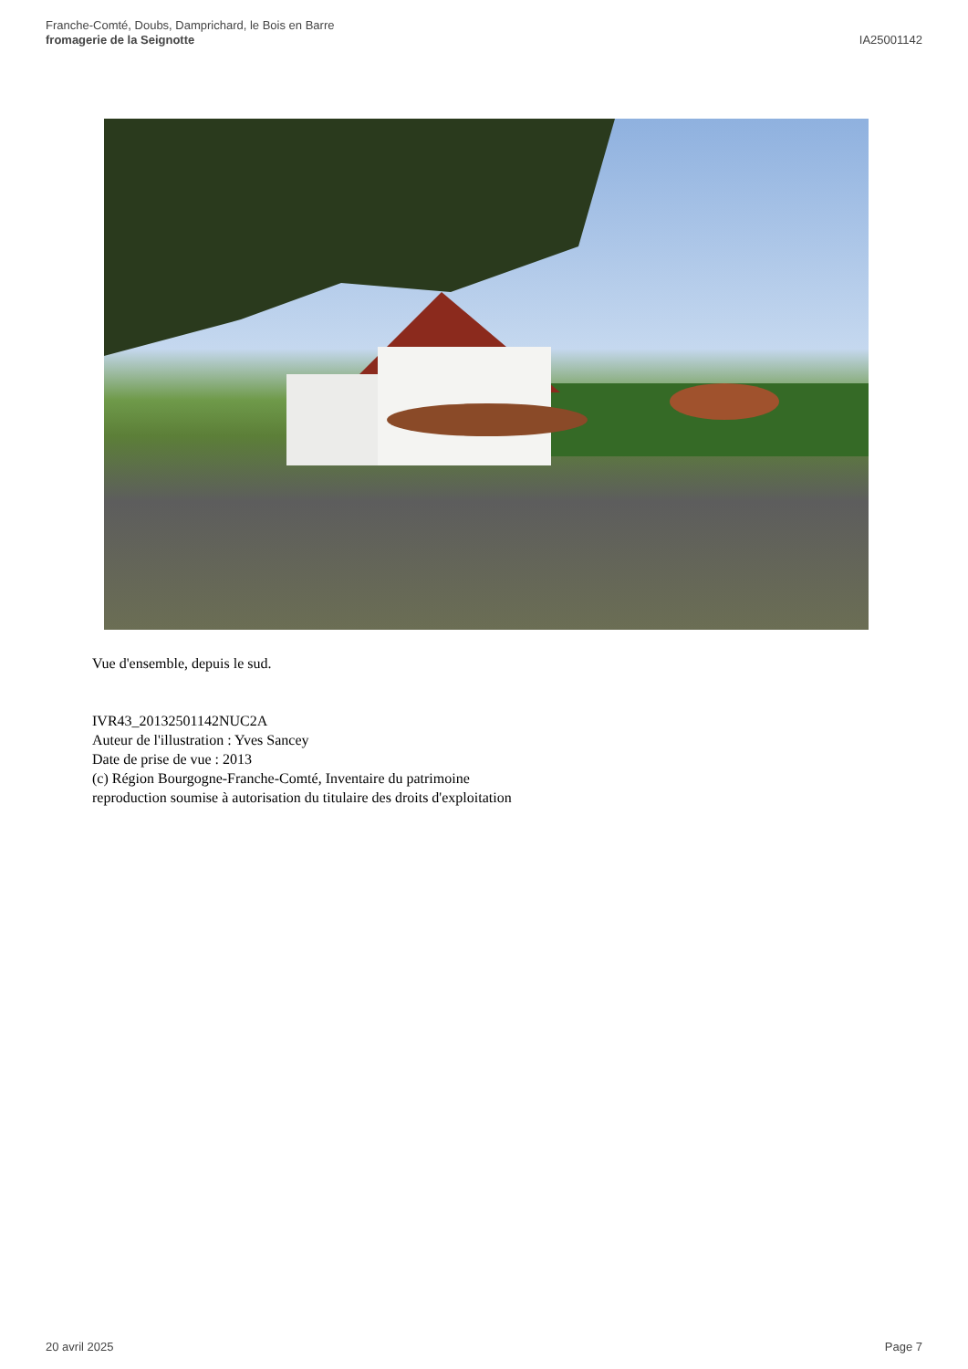Franche-Comté, Doubs, Damprichard, le Bois en Barre
fromagerie de la Seignotte
IA25001142
Vue d'ensemble, depuis le sud.
IVR43_20132501142NUC2A
Auteur de l'illustration : Yves Sancey
Date de prise de vue : 2013
(c) Région Bourgogne-Franche-Comté, Inventaire du patrimoine
reproduction soumise à autorisation du titulaire des droits d'exploitation
20 avril 2025 Page 7